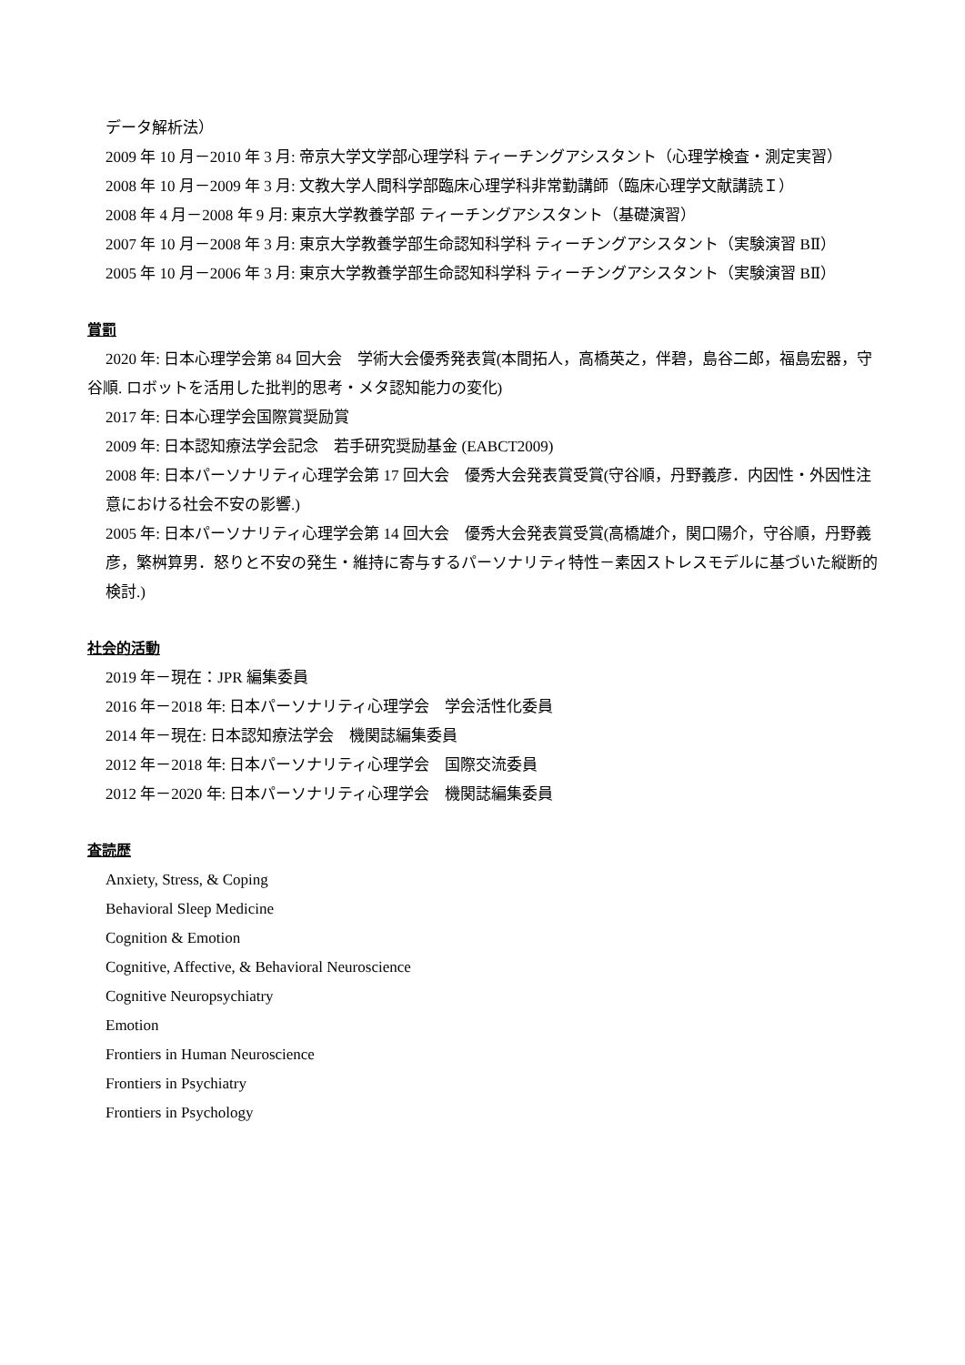データ解析法）
2009 年 10 月－2010 年 3 月: 帝京大学文学部心理学科 ティーチングアシスタント（心理学検査・測定実習）
2008 年 10 月－2009 年 3 月: 文教大学人間科学部臨床心理学科非常勤講師（臨床心理学文献講読Ｉ）
2008 年 4 月－2008 年 9 月: 東京大学教養学部 ティーチングアシスタント（基礎演習）
2007 年 10 月－2008 年 3 月: 東京大学教養学部生命認知科学科 ティーチングアシスタント（実験演習 BⅡ）
2005 年 10 月－2006 年 3 月: 東京大学教養学部生命認知科学科 ティーチングアシスタント（実験演習 BⅡ）
賞罰
2020 年: 日本心理学会第 84 回大会　学術大会優秀発表賞(本間拓人，高橋英之，伴碧，島谷二郎，福島宏器，守谷順. ロボットを活用した批判的思考・メタ認知能力の変化)
2017 年: 日本心理学会国際賞奨励賞
2009 年: 日本認知療法学会記念　若手研究奨励基金 (EABCT2009)
2008 年: 日本パーソナリティ心理学会第 17 回大会　優秀大会発表賞受賞(守谷順，丹野義彦．内因性・外因性注意における社会不安の影響.)
2005 年: 日本パーソナリティ心理学会第 14 回大会　優秀大会発表賞受賞(高橋雄介，関口陽介，守谷順，丹野義彦，繁桝算男．怒りと不安の発生・維持に寄与するパーソナリティ特性－素因ストレスモデルに基づいた縦断的検討.)
社会的活動
2019 年－現在：JPR 編集委員
2016 年－2018 年: 日本パーソナリティ心理学会　学会活性化委員
2014 年－現在: 日本認知療法学会　機関誌編集委員
2012 年－2018 年: 日本パーソナリティ心理学会　国際交流委員
2012 年－2020 年: 日本パーソナリティ心理学会　機関誌編集委員
査読歴
Anxiety, Stress, & Coping
Behavioral Sleep Medicine
Cognition & Emotion
Cognitive, Affective, & Behavioral Neuroscience
Cognitive Neuropsychiatry
Emotion
Frontiers in Human Neuroscience
Frontiers in Psychiatry
Frontiers in Psychology